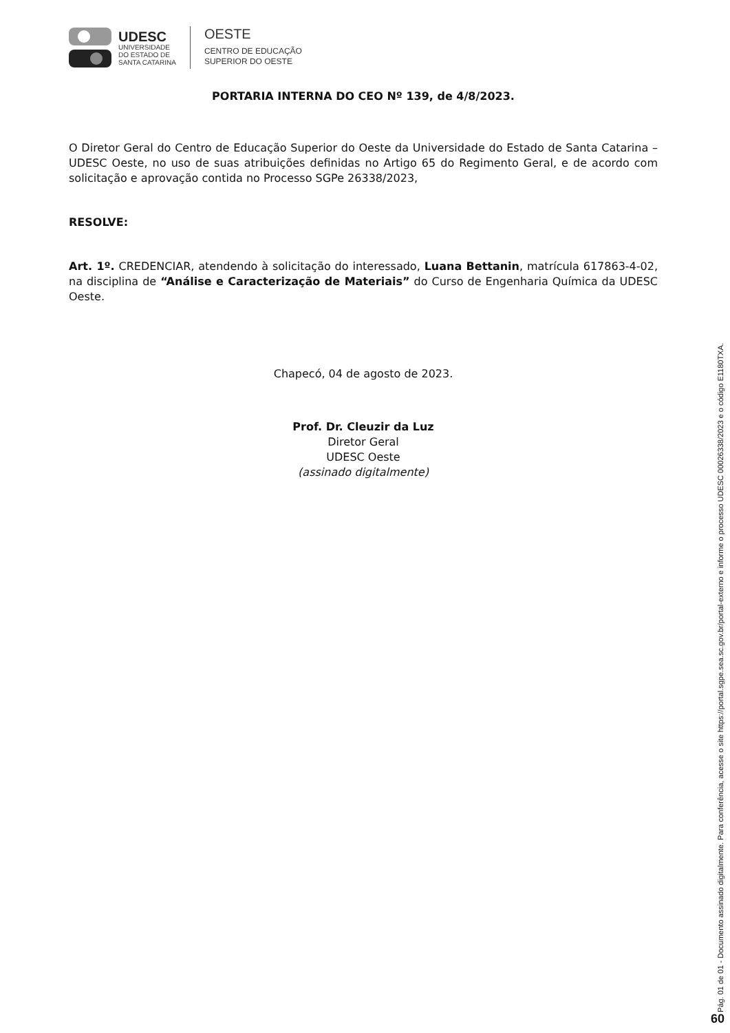UDESC
UNIVERSIDADE
DO ESTADO DE
SANTA CATARINA
OESTE
CENTRO DE EDUCAÇÃO
SUPERIOR DO OESTE
PORTARIA INTERNA DO CEO Nº 139, de 4/8/2023.
O Diretor Geral do Centro de Educação Superior do Oeste da Universidade do Estado de Santa Catarina – UDESC Oeste, no uso de suas atribuições definidas no Artigo 65 do Regimento Geral, e de acordo com solicitação e aprovação contida no Processo SGPe 26338/2023,
RESOLVE:
Art. 1º. CREDENCIAR, atendendo à solicitação do interessado, Luana Bettanin, matrícula 617863-4-02, na disciplina de “Análise e Caracterização de Materiais” do Curso de Engenharia Química da UDESC Oeste.
Chapecó, 04 de agosto de 2023.
Prof. Dr. Cleuzir da Luz
Diretor Geral
UDESC Oeste
(assinado digitalmente)
Pág. 01 de 01 - Documento assinado digitalmente. Para conferência, acesse o site https://portal.sgpe.sea.sc.gov.br/portal-externo e informe o processo UDESC 00026338/2023 e o código E1180TXA.
60